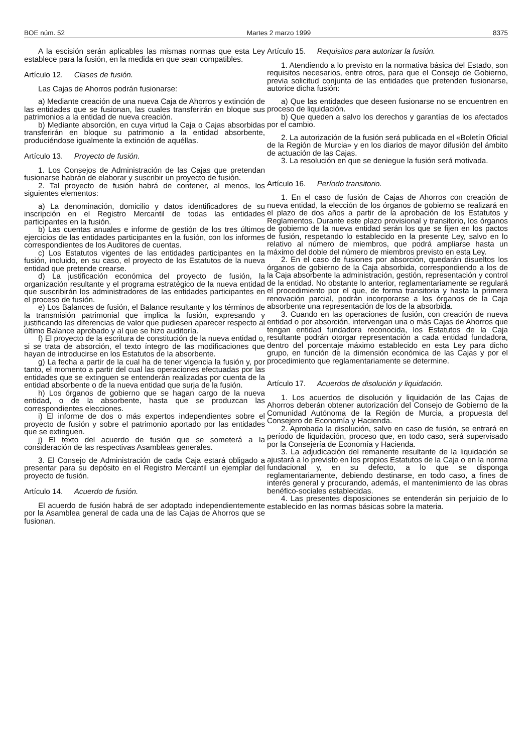BOE núm. 52 Martes 2 marzo 1999 8375
A la escisión serán aplicables las mismas normas que esta Ley establece para la fusión, en la medida en que sean compatibles.
Artículo 12. Clases de fusión.
Las Cajas de Ahorros podrán fusionarse:
a) Mediante creación de una nueva Caja de Ahorros y extinción de las entidades que se fusionan, las cuales transferirán en bloque sus patrimonios a la entidad de nueva creación.
b) Mediante absorción, en cuya virtud la Caja o Cajas absorbidas transferirán en bloque su patrimonio a la entidad absorbente, produciéndose igualmente la extinción de aquéllas.
Artículo 13. Proyecto de fusión.
1. Los Consejos de Administración de las Cajas que pretendan fusionarse habrán de elaborar y suscribir un proyecto de fusión.
2. Tal proyecto de fusión habrá de contener, al menos, los siguientes elementos:
a) La denominación, domicilio y datos identificadores de su inscripción en el Registro Mercantil de todas las entidades participantes en la fusión.
b) Las cuentas anuales e informe de gestión de los tres últimos ejercicios de las entidades participantes en la fusión, con los informes correspondientes de los Auditores de cuentas.
c) Los Estatutos vigentes de las entidades participantes en la fusión, incluido, en su caso, el proyecto de los Estatutos de la nueva entidad que pretende crearse.
d) La justificación económica del proyecto de fusión, la organización resultante y el programa estratégico de la nueva entidad que suscribirán los administradores de las entidades participantes en el proceso de fusión.
e) Los Balances de fusión, el Balance resultante y los términos de la transmisión patrimonial que implica la fusión, expresando y justificando las diferencias de valor que pudiesen aparecer respecto al último Balance aprobado y al que se hizo auditoría.
f) El proyecto de la escritura de constitución de la nueva entidad o, si se trata de absorción, el texto íntegro de las modificaciones que hayan de introducirse en los Estatutos de la absorbente.
g) La fecha a partir de la cual ha de tener vigencia la fusión y, por tanto, el momento a partir del cual las operaciones efectuadas por las entidades que se extinguen se entenderán realizadas por cuenta de la entidad absorbente o de la nueva entidad que surja de la fusión.
h) Los órganos de gobierno que se hagan cargo de la nueva entidad, o de la absorbente, hasta que se produzcan las correspondientes elecciones.
i) El informe de dos o más expertos independientes sobre el proyecto de fusión y sobre el patrimonio aportado por las entidades que se extinguen.
j) El texto del acuerdo de fusión que se someterá a la consideración de las respectivas Asambleas generales.
3. El Consejo de Administración de cada Caja estará obligado a presentar para su depósito en el Registro Mercantil un ejemplar del proyecto de fusión.
Artículo 14. Acuerdo de fusión.
El acuerdo de fusión habrá de ser adoptado independientemente por la Asamblea general de cada una de las Cajas de Ahorros que se fusionan.
Artículo 15. Requisitos para autorizar la fusión.
1. Atendiendo a lo previsto en la normativa básica del Estado, son requisitos necesarios, entre otros, para que el Consejo de Gobierno, previa solicitud conjunta de las entidades que pretenden fusionarse, autorice dicha fusión:
a) Que las entidades que deseen fusionarse no se encuentren en proceso de liquidación.
b) Que queden a salvo los derechos y garantías de los afectados por el cambio.
2. La autorización de la fusión será publicada en el «Boletín Oficial de la Región de Murcia» y en los diarios de mayor difusión del ámbito de actuación de las Cajas.
3. La resolución en que se deniegue la fusión será motivada.
Artículo 16. Período transitorio.
1. En el caso de fusión de Cajas de Ahorros con creación de nueva entidad, la elección de los órganos de gobierno se realizará en el plazo de dos años a partir de la aprobación de los Estatutos y Reglamentos. Durante este plazo provisional y transitorio, los órganos de gobierno de la nueva entidad serán los que se fijen en los pactos de fusión, respetando lo establecido en la presente Ley, salvo en lo relativo al número de miembros, que podrá ampliarse hasta un máximo del doble del número de miembros previsto en esta Ley.
2. En el caso de fusiones por absorción, quedarán disueltos los órganos de gobierno de la Caja absorbida, correspondiendo a los de la Caja absorbente la administración, gestión, representación y control de la entidad. No obstante lo anterior, reglamentariamente se regulará el procedimiento por el que, de forma transitoria y hasta la primera renovación parcial, podrán incorporarse a los órganos de la Caja absorbente una representación de los de la absorbida.
3. Cuando en las operaciones de fusión, con creación de nueva entidad o por absorción, intervengan una o más Cajas de Ahorros que tengan entidad fundadora reconocida, los Estatutos de la Caja resultante podrán otorgar representación a cada entidad fundadora, dentro del porcentaje máximo establecido en esta Ley para dicho grupo, en función de la dimensión económica de las Cajas y por el procedimiento que reglamentariamente se determine.
Artículo 17. Acuerdos de disolución y liquidación.
1. Los acuerdos de disolución y liquidación de las Cajas de Ahorros deberán obtener autorización del Consejo de Gobierno de la Comunidad Autónoma de la Región de Murcia, a propuesta del Consejero de Economía y Hacienda.
2. Aprobada la disolución, salvo en caso de fusión, se entrará en período de liquidación, proceso que, en todo caso, será supervisado por la Consejería de Economía y Hacienda.
3. La adjudicación del remanente resultante de la liquidación se ajustará a lo previsto en los propios Estatutos de la Caja o en la norma fundacional y, en su defecto, a lo que se disponga reglamentariamente, debiendo destinarse, en todo caso, a fines de interés general y procurando, además, el mantenimiento de las obras benéfico-sociales establecidas.
4. Las presentes disposiciones se entenderán sin perjuicio de lo establecido en las normas básicas sobre la materia.